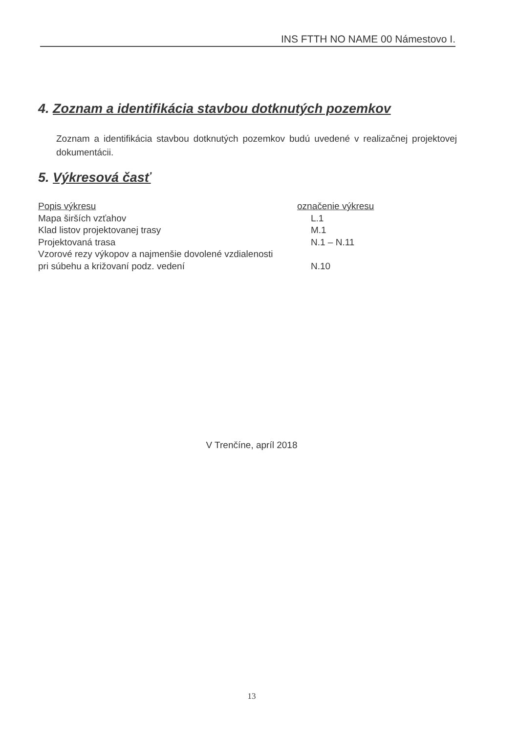INS FTTH NO NAME 00 Námestovo I.
4. Zoznam a identifikácia stavbou dotknutých pozemkov
Zoznam a identifikácia stavbou dotknutých pozemkov budú uvedené v realizačnej projektovej dokumentácii.
5. Výkresová časť
| Popis výkresu | označenie výkresu |
| --- | --- |
| Mapa širších vzťahov | L.1 |
| Klad listov projektovanej trasy | M.1 |
| Projektovaná trasa | N.1 – N.11 |
| Vzorové rezy výkopov a najmenšie dovolené vzdialenosti pri súbehu a križovaní podz. vedení | N.10 |
V Trenčíne, apríl 2018
13